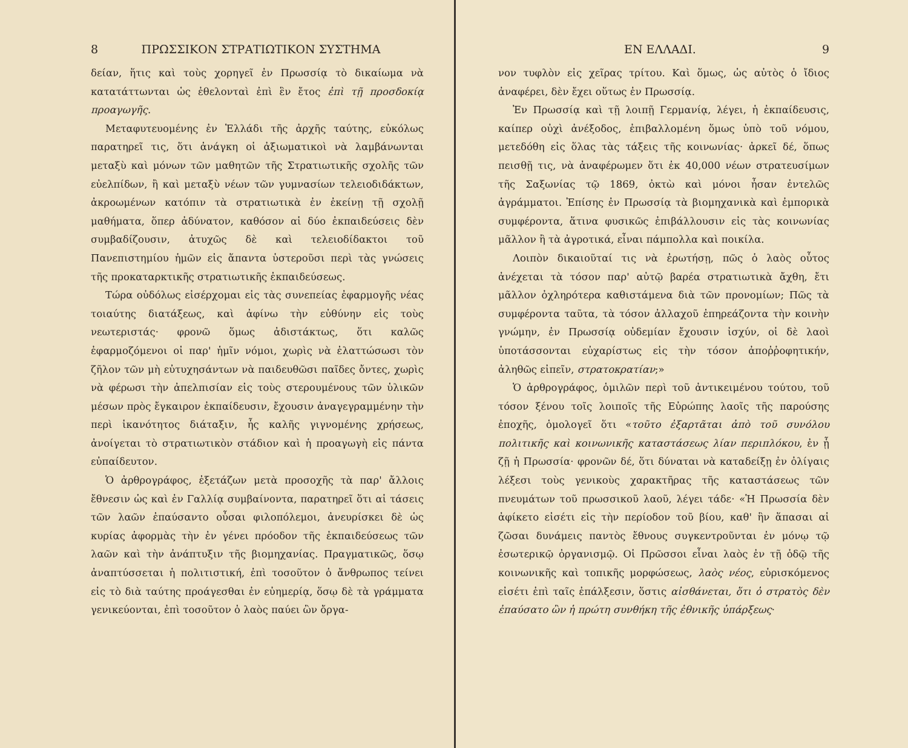8 ΠΡΩΣΣΙΚΟΝ ΣΤΡΑΤΙΩΤΙΚΟΝ ΣΥΣΤΗΜΑ
δείαν, ἥτις καὶ τοὺς χορηγεῖ ἐν Πρωσσίᾳ τὸ δικαίωμα νὰ κατατάττωνται ὡς ἐθελονταὶ ἐπὶ ἓν ἔτος ἐπὶ τῇ προσδοκίᾳ προαγωγῆς.
Μεταφυτευομένης ἐν Ἑλλάδι τῆς ἀρχῆς ταύτης, εὐκόλως παρατηρεῖ τις, ὅτι ἀνάγκη οἱ ἀξιωματικοὶ νὰ λαμβάνωνται μεταξὺ καὶ μόνων τῶν μαθητῶν τῆς Στρατιωτικῆς σχολῆς τῶν εὐελπίδων, ἢ καὶ μεταξὺ νέων τῶν γυμνασίων τελειοδιδάκτων, ἀκροωμένων κατόπιν τὰ στρατιωτικὰ ἐν ἐκείνῃ τῇ σχολῇ μαθήματα, ὅπερ ἀδύνατον, καθόσον αἱ δύο ἐκπαιδεύσεις δὲν συμβαδίζουσιν, ἀτυχῶς δὲ καὶ τελειοδίδακτοι τοῦ Πανεπιστημίου ἡμῶν εἰς ἅπαντα ὑστεροῦσι περὶ τὰς γνώσεις τῆς προκαταρκτικῆς στρατιωτικῆς ἐκπαιδεύσεως.
Τώρα οὐδόλως εἰσέρχομαι εἰς τὰς συνεπείας ἐφαρμογῆς νέας τοιαύτης διατάξεως, καὶ ἀφίνω τὴν εὐθύνην εἰς τοὺς νεωτεριστάς· φρονῶ ὅμως ἀδιστάκτως, ὅτι καλῶς ἐφαρμοζόμενοι οἱ παρ' ἡμῖν νόμοι, χωρὶς νὰ ἐλαττώσωσι τὸν ζῆλον τῶν μὴ εὐτυχησάντων νὰ παιδευθῶσι παῖδες ὄντες, χωρὶς νὰ φέρωσι τὴν ἀπελπισίαν εἰς τοὺς στερουμένους τῶν ὑλικῶν μέσων πρὸς ἔγκαιρον ἐκπαίδευσιν, ἔχουσιν ἀναγεγραμμένην τὴν περὶ ἱκανότητος διάταξιν, ἧς καλῆς γιγνομένης χρήσεως, ἀνοίγεται τὸ στρατιωτικὸν στάδιον καὶ ἡ προαγωγὴ εἰς πάντα εὐπαίδευτον.
Ὁ ἀρθρογράφος, ἐξετάζων μετὰ προσοχῆς τὰ παρ' ἄλλοις ἔθνεσιν ὡς καὶ ἐν Γαλλίᾳ συμβαίνοντα, παρατηρεῖ ὅτι αἱ τάσεις τῶν λαῶν ἐπαύσαντο οὖσαι φιλοπόλεμοι, ἀνευρίσκει δὲ ὡς κυρίας ἀφορμὰς τὴν ἐν γένει πρόοδον τῆς ἐκπαιδεύσεως τῶν λαῶν καὶ τὴν ἀνάπτυξιν τῆς βιομηχανίας. Πραγματικῶς, ὅσῳ ἀναπτύσσεται ἡ πολιτιστική, ἐπὶ τοσοῦτον ὁ ἄνθρωπος τείνει εἰς τὸ διὰ ταύτης προάγεσθαι ἐν εὐημερίᾳ, ὅσῳ δὲ τὰ γράμματα γενικεύονται, ἐπὶ τοσοῦτον ὁ λαὸς παύει ὢν ὄργα-
ΕΝ ΕΛΛΑΔΙ. 9
νον τυφλὸν εἰς χεῖρας τρίτου. Καὶ ὅμως, ὡς αὐτὸς ὁ ἴδιος ἀναφέρει, δὲν ἔχει οὕτως ἐν Πρωσσίᾳ.
Ἐν Πρωσσίᾳ καὶ τῇ λοιπῇ Γερμανίᾳ, λέγει, ἡ ἐκπαίδευσις, καίπερ οὐχὶ ἀνέξοδος, ἐπιβαλλομένη ὅμως ὑπὸ τοῦ νόμου, μετεδόθη εἰς ὅλας τὰς τάξεις τῆς κοινωνίας· ἀρκεῖ δέ, ὅπως πεισθῇ τις, νὰ ἀναφέρωμεν ὅτι ἐκ 40,000 νέων στρατευσίμων τῆς Σαξωνίας τῷ 1869, ὀκτὼ καὶ μόνοι ἦσαν ἐντελῶς ἀγράμματοι. Ἐπίσης ἐν Πρωσσίᾳ τὰ βιομηχανικὰ καὶ ἐμπορικὰ συμφέροντα, ἅτινα φυσικῶς ἐπιβάλλουσιν εἰς τὰς κοινωνίας μᾶλλον ἢ τὰ ἀγροτικά, εἶναι πάμπολλα καὶ ποικίλα.
Λοιπὸν δικαιοῦταί τις νὰ ἐρωτήσῃ, πῶς ὁ λαὸς οὗτος ἀνέχεται τὰ τόσον παρ' αὐτῷ βαρέα στρατιωτικὰ ἄχθη, ἔτι μᾶλλον ὀχληρότερα καθιστάμενα διὰ τῶν προνομίων; Πῶς τὰ συμφέροντα ταῦτα, τὰ τόσον ἀλλαχοῦ ἐπηρεάζοντα τὴν κοινὴν γνώμην, ἐν Πρωσσίᾳ οὐδεμίαν ἔχουσιν ἰσχύν, οἱ δὲ λαοὶ ὑποτάσσονται εὐχαρίστως εἰς τὴν τόσον ἀποῤῥοφητικήν, ἀληθῶς εἰπεῖν, στρατοκρατίαν;»
Ὁ ἀρθρογράφος, ὁμιλῶν περὶ τοῦ ἀντικειμένου τούτου, τοῦ τόσον ξένου τοῖς λοιποῖς τῆς Εὐρώπης λαοῖς τῆς παρούσης ἐποχῆς, ὁμολογεῖ ὅτι «τοῦτο ἐξαρτᾶται ἀπὸ τοῦ συνόλου πολιτικῆς καὶ κοινωνικῆς καταστάσεως λίαν περιπλόκου, ἐν ᾗ ζῇ ἡ Πρωσσία· φρονῶν δέ, ὅτι δύναται νὰ καταδείξῃ ἐν ὀλίγαις λέξεσι τοὺς γενικοὺς χαρακτῆρας τῆς καταστάσεως τῶν πνευμάτων τοῦ πρωσσικοῦ λαοῦ, λέγει τάδε· «Ἡ Πρωσσία δὲν ἀφίκετο εἰσέτι εἰς τὴν περίοδον τοῦ βίου, καθ' ἣν ἅπασαι αἱ ζῶσαι δυνάμεις παντὸς ἔθνους συγκεντροῦνται ἐν μόνῳ τῷ ἐσωτερικῷ ὀργανισμῷ. Οἱ Πρῶσσοι εἶναι λαὸς ἐν τῇ ὁδῷ τῆς κοινωνικῆς καὶ τοπικῆς μορφώσεως, λαὸς νέος, εὑρισκόμενος εἰσέτι ἐπὶ ταῖς ἐπάλξεσιν, ὅστις αἰσθάνεται, ὅτι ὁ στρατὸς δὲν ἐπαύσατο ὢν ἡ πρώτη συνθήκη τῆς ἐθνικῆς ὑπάρξεως·